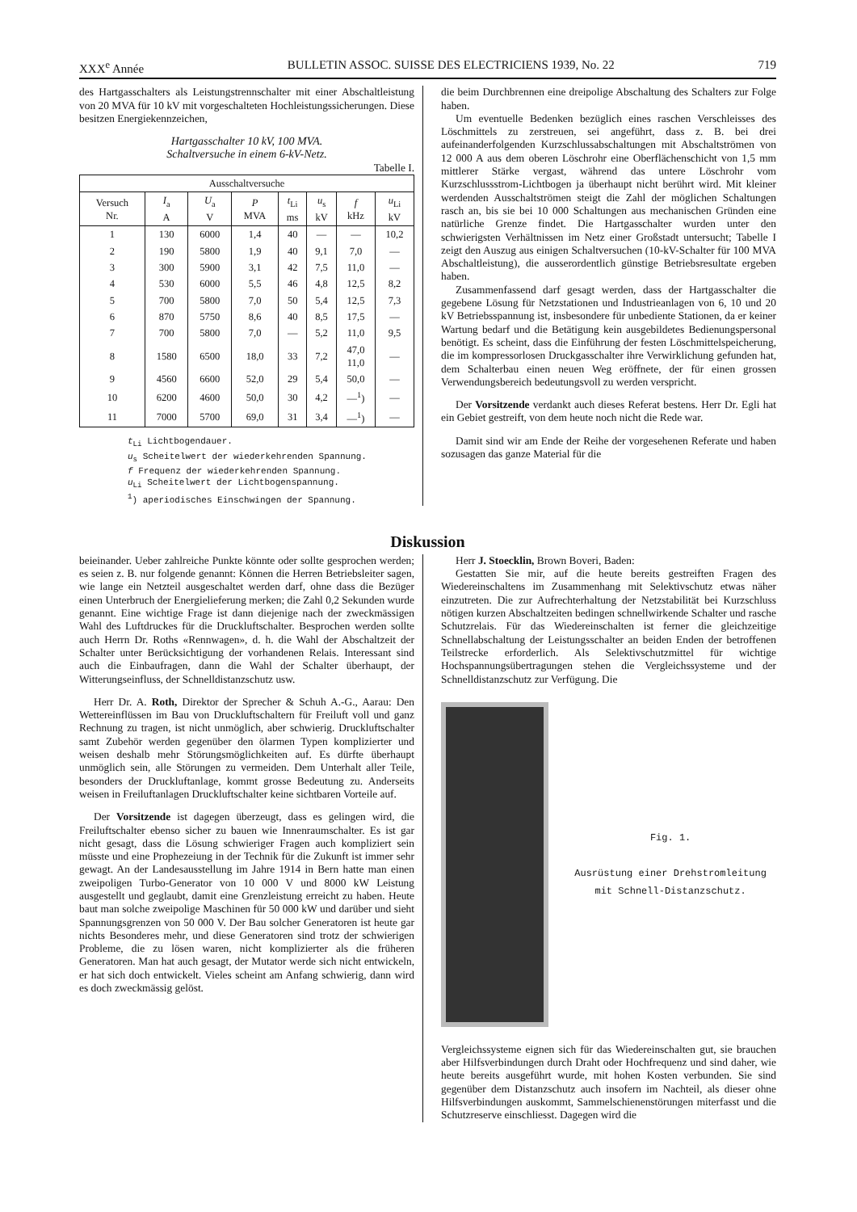XXX<sup>e</sup> Année BULLETIN ASSOC. SUISSE DES ELECTRICIENS 1939, No. 22 719
des Hartgasschalters als Leistungstrennschalter mit einer Abschaltleistung von 20 MVA für 10 kV mit vorgeschalteten Hochleistungssicherungen. Diese besitzen Energiekennzeichen,
Hartgasschalter 10 kV, 100 MVA.
Schaltversuche in einem 6-kV-Netz.
Tabelle I.
| Ausschaltversuche | | | | | | | |
| --- | --- | --- | --- | --- | --- | --- | --- |
| Versuch Nr. | I<sub>a</sub> A | U<sub>a</sub> V | P MVA | t<sub>Li</sub> ms | u<sub>s</sub> kV | f kHz | u<sub>Li</sub> kV |
| 1 | 130 | 6000 | 1,4 | 40 | — | — | 10,2 |
| 2 | 190 | 5800 | 1,9 | 40 | 9,1 | 7,0 | — |
| 3 | 300 | 5900 | 3,1 | 42 | 7,5 | 11,0 | — |
| 4 | 530 | 6000 | 5,5 | 46 | 4,8 | 12,5 | 8,2 |
| 5 | 700 | 5800 | 7,0 | 50 | 5,4 | 12,5 | 7,3 |
| 6 | 870 | 5750 | 8,6 | 40 | 8,5 | 17,5 | — |
| 7 | 700 | 5800 | 7,0 | — | 5,2 | 11,0 | 9,5 |
| 8 | 1580 | 6500 | 18,0 | 33 | 7,2 | 47,0 11,0 | — |
| 9 | 4560 | 6600 | 52,0 | 29 | 5,4 | 50,0 | — |
| 10 | 6200 | 4600 | 50,0 | 30 | 4,2 | —<sup>1</sup>) | — |
| 11 | 7000 | 5700 | 69,0 | 31 | 3,4 | —<sup>1</sup>) | — |
t<sub>Li</sub> Lichtbogendauer.
u<sub>s</sub> Scheitelwert der wiederkehrenden Spannung.
f Frequenz der wiederkehrenden Spannung.
u<sub>Li</sub> Scheitelwert der Lichtbogenspannung.
<sup>1</sup>) aperiodisches Einschwingen der Spannung.
die beim Durchbrennen eine dreipolige Abschaltung des Schalters zur Folge haben.
Um eventuelle Bedenken bezüglich eines raschen Verschleisses des Löschmittels zu zerstreuen, sei angeführt, dass z. B. bei drei aufeinanderfolgenden Kurzschlussabschaltungen mit Abschaltströmen von 12 000 A aus dem oberen Löschrohr eine Oberflächenschicht von 1,5 mm mittlerer Stärke vergast, während das untere Löschrohr vom Kurzschlussstrom-Lichtbogen ja überhaupt nicht berührt wird. Mit kleiner werdenden Ausschaltströmen steigt die Zahl der möglichen Schaltungen rasch an, bis sie bei 10 000 Schaltungen aus mechanischen Gründen eine natürliche Grenze findet. Die Hartgasschalter wurden unter den schwierigsten Verhältnissen im Netz einer Großstadt untersucht; Tabelle I zeigt den Auszug aus einigen Schaltversuchen (10-kV-Schalter für 100 MVA Abschaltleistung), die ausserordentlich günstige Betriebsresultate ergeben haben.
Zusammenfassend darf gesagt werden, dass der Hartgasschalter die gegebene Lösung für Netzstationen und Industrieanlagen von 6, 10 und 20 kV Betriebsspannung ist, insbesondere für unbediente Stationen, da er keiner Wartung bedarf und die Betätigung kein ausgebildetes Bedienungspersonal benötigt. Es scheint, dass die Einführung der festen Löschmittelspeicherung, die im kompressorlosen Druckgasschalter ihre Verwirklichung gefunden hat, dem Schalterbau einen neuen Weg eröffnete, der für einen grossen Verwendungsbereich bedeutungsvoll zu werden verspricht.
Der Vorsitzende verdankt auch dieses Referat bestens. Herr Dr. Egli hat ein Gebiet gestreift, von dem heute noch nicht die Rede war.
Damit sind wir am Ende der Reihe der vorgesehenen Referate und haben sozusagen das ganze Material für die
Diskussion
beieinander. Ueber zahlreiche Punkte könnte oder sollte gesprochen werden; es seien z. B. nur folgende genannt: Können die Herren Betriebsleiter sagen, wie lange ein Netzteil ausgeschaltet werden darf, ohne dass die Bezüger einen Unterbruch der Energielieferung merken; die Zahl 0,2 Sekunden wurde genannt. Eine wichtige Frage ist dann diejenige nach der zweckmässigen Wahl des Luftdruckes für die Druckluftschalter. Besprochen werden sollte auch Herrn Dr. Roths «Rennwagen», d. h. die Wahl der Abschaltzeit der Schalter unter Berücksichtigung der vorhandenen Relais. Interessant sind auch die Einbaufragen, dann die Wahl der Schalter überhaupt, der Witterungseinfluss, der Schnelldistanzschutz usw.
Herr Dr. A. Roth, Direktor der Sprecher & Schuh A.-G., Aarau: Den Wettereinflüssen im Bau von Druckluftschaltern für Freiluft voll und ganz Rechnung zu tragen, ist nicht unmöglich, aber schwierig. Druckluftschalter samt Zubehör werden gegenüber den ölarmen Typen komplizierter und weisen deshalb mehr Störungsmöglichkeiten auf. Es dürfte überhaupt unmöglich sein, alle Störungen zu vermeiden. Dem Unterhalt aller Teile, besonders der Druckluftanlage, kommt grosse Bedeutung zu. Anderseits weisen in Freiluftanlagen Druckluftschalter keine sichtbaren Vorteile auf.
Der Vorsitzende ist dagegen überzeugt, dass es gelingen wird, die Freiluftschalter ebenso sicher zu bauen wie Innenraumschalter. Es ist gar nicht gesagt, dass die Lösung schwieriger Fragen auch kompliziert sein müsste und eine Prophezeiung in der Technik für die Zukunft ist immer sehr gewagt. An der Landesausstellung im Jahre 1914 in Bern hatte man einen zweipoligen Turbo-Generator von 10 000 V und 8000 kW Leistung ausgestellt und geglaubt, damit eine Grenzleistung erreicht zu haben. Heute baut man solche zweipolige Maschinen für 50 000 kW und darüber und sieht Spannungsgrenzen von 50 000 V. Der Bau solcher Generatoren ist heute gar nichts Besonderes mehr, und diese Generatoren sind trotz der schwierigen Probleme, die zu lösen waren, nicht komplizierter als die früheren Generatoren. Man hat auch gesagt, der Mutator werde sich nicht entwickeln, er hat sich doch entwickelt. Vieles scheint am Anfang schwierig, dann wird es doch zweckmässig gelöst.
Herr J. Stoecklin, Brown Boveri, Baden:
Gestatten Sie mir, auf die heute bereits gestreiften Fragen des Wiedereinschaltens im Zusammenhang mit Selektivschutz etwas näher einzutreten. Die zur Aufrechterhaltung der Netzstabilität bei Kurzschluss nötigen kurzen Abschaltzeiten bedingen schnellwirkende Schalter und rasche Schutzrelais. Für das Wiedereinschalten ist ferner die gleichzeitige Schnellabschaltung der Leistungsschalter an beiden Enden der betroffenen Teilstrecke erforderlich. Als Selektivschutzmittel für wichtige Hochspannungsübertragungen stehen die Vergleichssysteme und der Schnelldistanzschutz zur Verfügung. Die
Fig. 1.
Ausrüstung einer Drehstromleitung mit Schnell-Distanzschutz.
Vergleichssysteme eignen sich für das Wiedereinschalten gut, sie brauchen aber Hilfsverbindungen durch Draht oder Hochfrequenz und sind daher, wie heute bereits ausgeführt wurde, mit hohen Kosten verbunden. Sie sind gegenüber dem Distanzschutz auch insofern im Nachteil, als dieser ohne Hilfsverbindungen auskommt, Sammelschienenstörungen miterfasst und die Schutzreserve einschliesst. Dagegen wird die